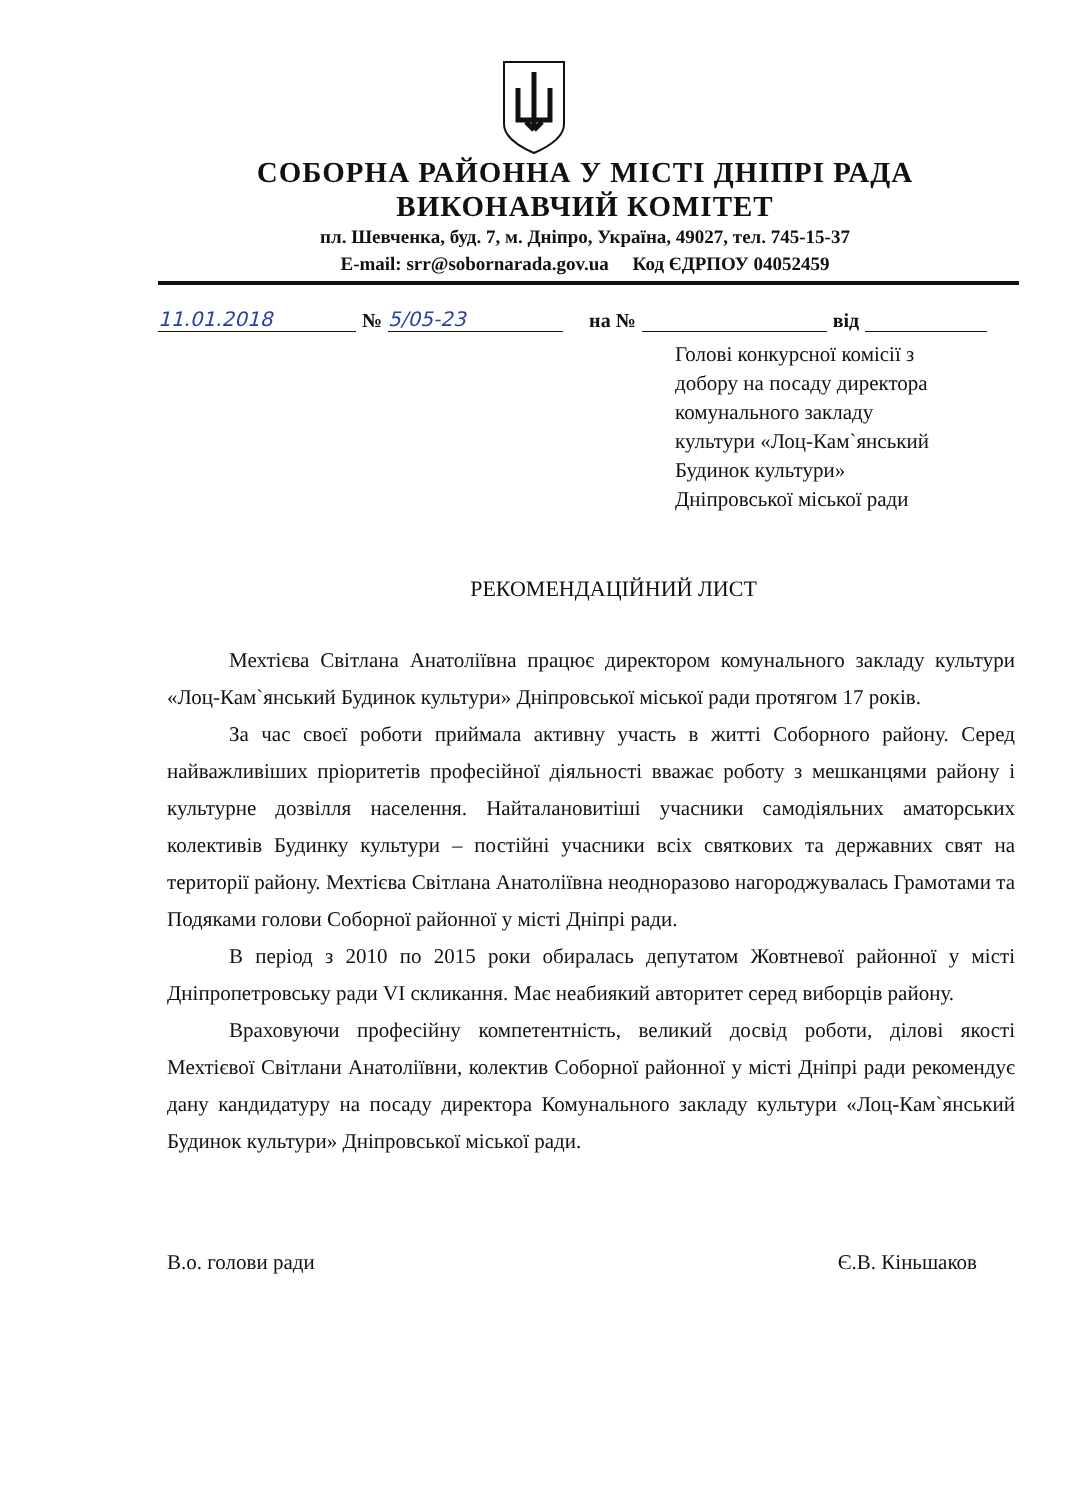СОБОРНА РАЙОННА У МІСТІ ДНІПРІ РАДА
ВИКОНАВЧИЙ КОМІТЕТ
пл. Шевченка, буд. 7, м. Дніпро, Україна, 49027, тел. 745-15-37
E-mail: srr@sobornarada.gov.ua Код ЄДРПОУ 04052459
11.01.2018 № 5/05-23 на № від
Голові конкурсної комісії з
добору на посаду директора
комунального закладу
культури «Лоц-Кам`янський
Будинок культури»
Дніпровської міської ради
РЕКОМЕНДАЦІЙНИЙ ЛИСТ
Мехтієва Світлана Анатоліївна працює директором комунального закладу культури «Лоц-Кам`янський Будинок культури» Дніпровської міської ради протягом 17 років.
За час своєї роботи приймала активну участь в житті Соборного району. Серед найважливіших пріоритетів професійної діяльності вважає роботу з мешканцями району і культурне дозвілля населення. Найталановитіші учасники самодіяльних аматорських колективів Будинку культури – постійні учасники всіх святкових та державних свят на території району. Мехтієва Світлана Анатоліївна неодноразово нагороджувалась Грамотами та Подяками голови Соборної районної у місті Дніпрі ради.
В період з 2010 по 2015 роки обиралась депутатом Жовтневої районної у місті Дніпропетровську ради VI скликання. Має неабиякий авторитет серед виборців району.
Враховуючи професійну компетентність, великий досвід роботи, ділові якості Мехтієвої Світлани Анатоліївни, колектив Соборної районної у місті Дніпрі ради рекомендує дану кандидатуру на посаду директора Комунального закладу культури «Лоц-Кам`янський Будинок культури» Дніпровської міської ради.
В.о. голови ради Є.В. Кіньшаков